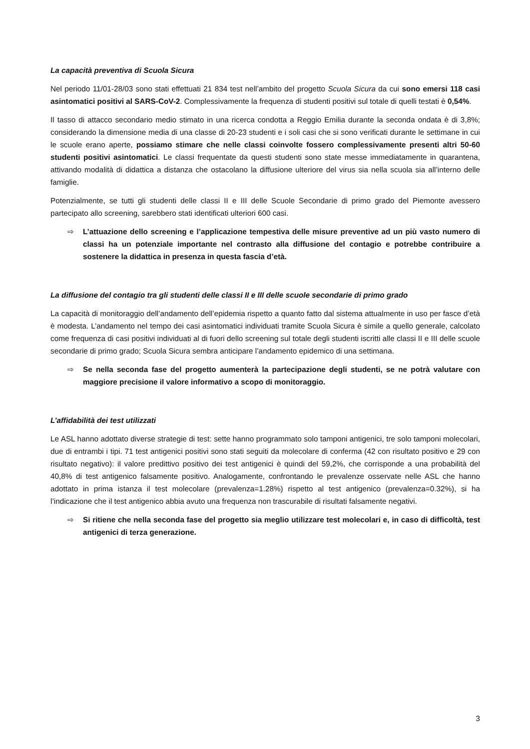La capacità preventiva di Scuola Sicura
Nel periodo 11/01-28/03 sono stati effettuati 21 834 test nell’ambito del progetto Scuola Sicura da cui sono emersi 118 casi asintomatici positivi al SARS-CoV-2. Complessivamente la frequenza di studenti positivi sul totale di quelli testati è 0,54%.
Il tasso di attacco secondario medio stimato in una ricerca condotta a Reggio Emilia durante la seconda ondata è di 3,8%; considerando la dimensione media di una classe di 20-23 studenti e i soli casi che si sono verificati durante le settimane in cui le scuole erano aperte, possiamo stimare che nelle classi coinvolte fossero complessivamente presenti altri 50-60 studenti positivi asintomatici. Le classi frequentate da questi studenti sono state messe immediatamente in quarantena, attivando modalità di didattica a distanza che ostacolano la diffusione ulteriore del virus sia nella scuola sia all’interno delle famiglie.
Potenzialmente, se tutti gli studenti delle classi II e III delle Scuole Secondarie di primo grado del Piemonte avessero partecipato allo screening, sarebbero stati identificati ulteriori 600 casi.
⇨ L’attuazione dello screening e l’applicazione tempestiva delle misure preventive ad un più vasto numero di classi ha un potenziale importante nel contrasto alla diffusione del contagio e potrebbe contribuire a sostenere la didattica in presenza in questa fascia d’età.
La diffusione del contagio tra gli studenti delle classi II e III delle scuole secondarie di primo grado
La capacità di monitoraggio dell’andamento dell’epidemia rispetto a quanto fatto dal sistema attualmente in uso per fasce d’età è modesta. L’andamento nel tempo dei casi asintomatici individuati tramite Scuola Sicura è simile a quello generale, calcolato come frequenza di casi positivi individuati al di fuori dello screening sul totale degli studenti iscritti alle classi II e III delle scuole secondarie di primo grado; Scuola Sicura sembra anticipare l’andamento epidemico di una settimana.
⇨ Se nella seconda fase del progetto aumenterà la partecipazione degli studenti, se ne potrà valutare con maggiore precisione il valore informativo a scopo di monitoraggio.
L’affidabilità dei test utilizzati
Le ASL hanno adottato diverse strategie di test: sette hanno programmato solo tamponi antigenici, tre solo tamponi molecolari, due di entrambi i tipi. 71 test antigenici positivi sono stati seguiti da molecolare di conferma (42 con risultato positivo e 29 con risultato negativo): il valore predittivo positivo dei test antigenici è quindi del 59,2%, che corrisponde a una probabilità del 40,8% di test antigenico falsamente positivo. Analogamente, confrontando le prevalenze osservate nelle ASL che hanno adottato in prima istanza il test molecolare (prevalenza=1.28%) rispetto al test antigenico (prevalenza=0.32%), si ha l’indicazione che il test antigenico abbia avuto una frequenza non trascurabile di risultati falsamente negativi.
⇨ Si ritiene che nella seconda fase del progetto sia meglio utilizzare test molecolari e, in caso di difficoltà, test antigenici di terza generazione.
3